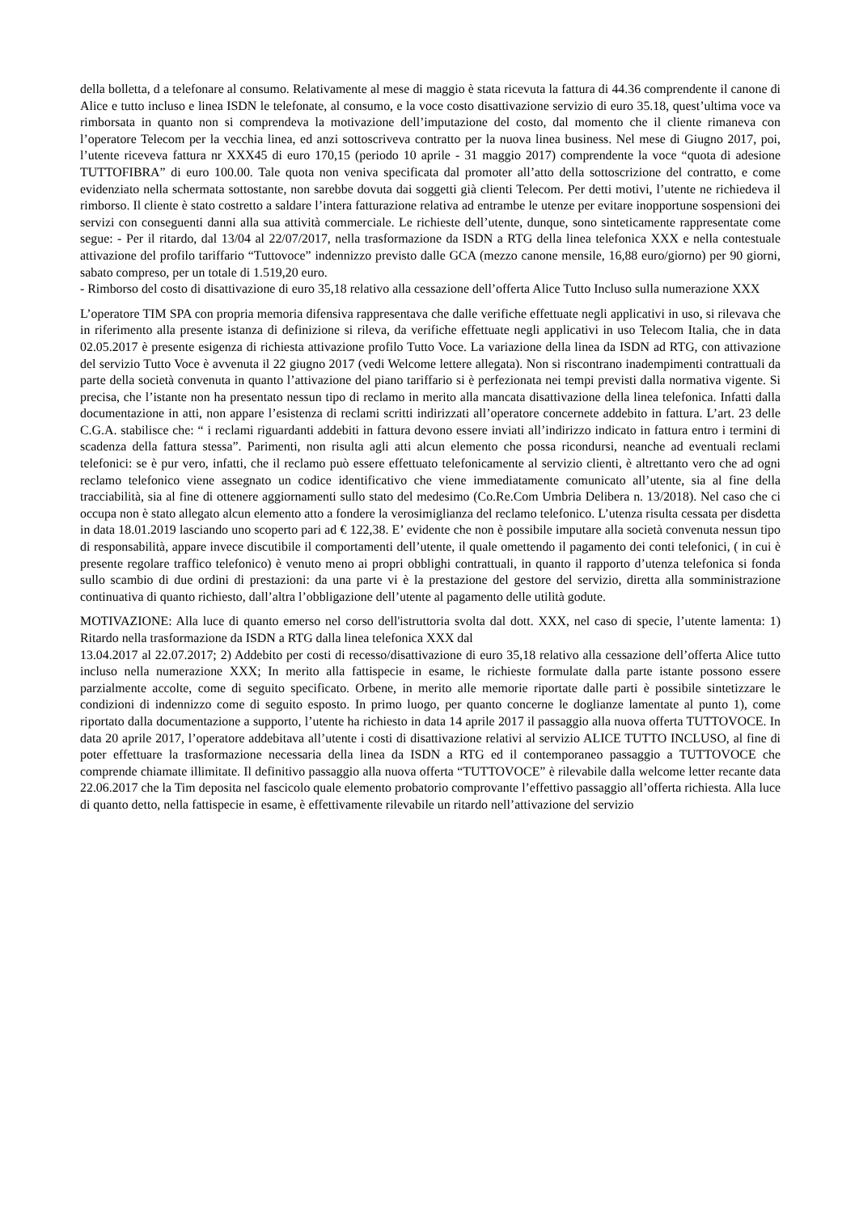della bolletta, d a telefonare al consumo. Relativamente al mese di maggio è stata ricevuta la fattura di 44.36 comprendente il canone di Alice e tutto incluso e linea ISDN le telefonate, al consumo, e la voce costo disattivazione servizio di euro 35.18, quest’ultima voce va rimborsata in quanto non si comprendeva la motivazione dell’imputazione del costo, dal momento che il cliente rimaneva con l’operatore Telecom per la vecchia linea, ed anzi sottoscriveva contratto per la nuova linea business. Nel mese di Giugno 2017, poi, l’utente riceveva fattura nr XXX45 di euro 170,15 (periodo 10 aprile - 31 maggio 2017) comprendente la voce “quota di adesione TUTTOFIBRA” di euro 100.00. Tale quota non veniva specificata dal promoter all’atto della sottoscrizione del contratto, e come evidenziato nella schermata sottostante, non sarebbe dovuta dai soggetti già clienti Telecom. Per detti motivi, l’utente ne richiedeva il rimborso. Il cliente è stato costretto a saldare l’intera fatturazione relativa ad entrambe le utenze per evitare inopportune sospensioni dei servizi con conseguenti danni alla sua attività commerciale. Le richieste dell’utente, dunque, sono sinteticamente rappresentate come segue: - Per il ritardo, dal 13/04 al 22/07/2017, nella trasformazione da ISDN a RTG della linea telefonica XXX e nella contestuale attivazione del profilo tariffario “Tuttovoce” indennizzo previsto dalle GCA (mezzo canone mensile, 16,88 euro/giorno) per 90 giorni, sabato compreso, per un totale di 1.519,20 euro.
- Rimborso del costo di disattivazione di euro 35,18 relativo alla cessazione dell’offerta Alice Tutto Incluso sulla numerazione XXX
L’operatore TIM SPA con propria memoria difensiva rappresentava che dalle verifiche effettuate negli applicativi in uso, si rilevava che in riferimento alla presente istanza di definizione si rileva, da verifiche effettuate negli applicativi in uso Telecom Italia, che in data 02.05.2017 è presente esigenza di richiesta attivazione profilo Tutto Voce. La variazione della linea da ISDN ad RTG, con attivazione del servizio Tutto Voce è avvenuta il 22 giugno 2017 (vedi Welcome lettere allegata). Non si riscontrano inadempimenti contrattuali da parte della società convenuta in quanto l’attivazione del piano tariffario si è perfezionata nei tempi previsti dalla normativa vigente. Si precisa, che l’istante non ha presentato nessun tipo di reclamo in merito alla mancata disattivazione della linea telefonica. Infatti dalla documentazione in atti, non appare l’esistenza di reclami scritti indirizzati all’operatore concernete addebito in fattura. L’art. 23 delle C.G.A. stabilisce che: “ i reclami riguardanti addebiti in fattura devono essere inviati all’indirizzo indicato in fattura entro i termini di scadenza della fattura stessa”. Parimenti, non risulta agli atti alcun elemento che possa ricondursi, neanche ad eventuali reclami telefonici: se è pur vero, infatti, che il reclamo può essere effettuato telefonicamente al servizio clienti, è altrettanto vero che ad ogni reclamo telefonico viene assegnato un codice identificativo che viene immediatamente comunicato all’utente, sia al fine della tracciabilità, sia al fine di ottenere aggiornamenti sullo stato del medesimo (Co.Re.Com Umbria Delibera n. 13/2018). Nel caso che ci occupa non è stato allegato alcun elemento atto a fondere la verosimiglianza del reclamo telefonico. L’utenza risulta cessata per disdetta in data 18.01.2019 lasciando uno scoperto pari ad € 122,38. E’ evidente che non è possibile imputare alla società convenuta nessun tipo di responsabilità, appare invece discutibile il comportamenti dell’utente, il quale omettendo il pagamento dei conti telefonici, ( in cui è presente regolare traffico telefonico) è venuto meno ai propri obblighi contrattuali, in quanto il rapporto d’utenza telefonica si fonda sullo scambio di due ordini di prestazioni: da una parte vi è la prestazione del gestore del servizio, diretta alla somministrazione continuativa di quanto richiesto, dall’altra l’obbligazione dell’utente al pagamento delle utilità godute.
MOTIVAZIONE: Alla luce di quanto emerso nel corso dell'istruttoria svolta dal dott. XXX, nel caso di specie, l’utente lamenta: 1) Ritardo nella trasformazione da ISDN a RTG dalla linea telefonica XXX dal
13.04.2017 al 22.07.2017; 2) Addebito per costi di recesso/disattivazione di euro 35,18 relativo alla cessazione dell’offerta Alice tutto incluso nella numerazione XXX; In merito alla fattispecie in esame, le richieste formulate dalla parte istante possono essere parzialmente accolte, come di seguito specificato. Orbene, in merito alle memorie riportate dalle parti è possibile sintetizzare le condizioni di indennizzo come di seguito esposto. In primo luogo, per quanto concerne le doglianze lamentate al punto 1), come riportato dalla documentazione a supporto, l’utente ha richiesto in data 14 aprile 2017 il passaggio alla nuova offerta TUTTOVOCE. In data 20 aprile 2017, l’operatore addebitava all’utente i costi di disattivazione relativi al servizio ALICE TUTTO INCLUSO, al fine di poter effettuare la trasformazione necessaria della linea da ISDN a RTG ed il contemporaneo passaggio a TUTTOVOCE che comprende chiamate illimitate. Il definitivo passaggio alla nuova offerta “TUTTOVOCE” è rilevabile dalla welcome letter recante data 22.06.2017 che la Tim deposita nel fascicolo quale elemento probatorio comprovante l’effettivo passaggio all’offerta richiesta. Alla luce di quanto detto, nella fattispecie in esame, è effettivamente rilevabile un ritardo nell’attivazione del servizio